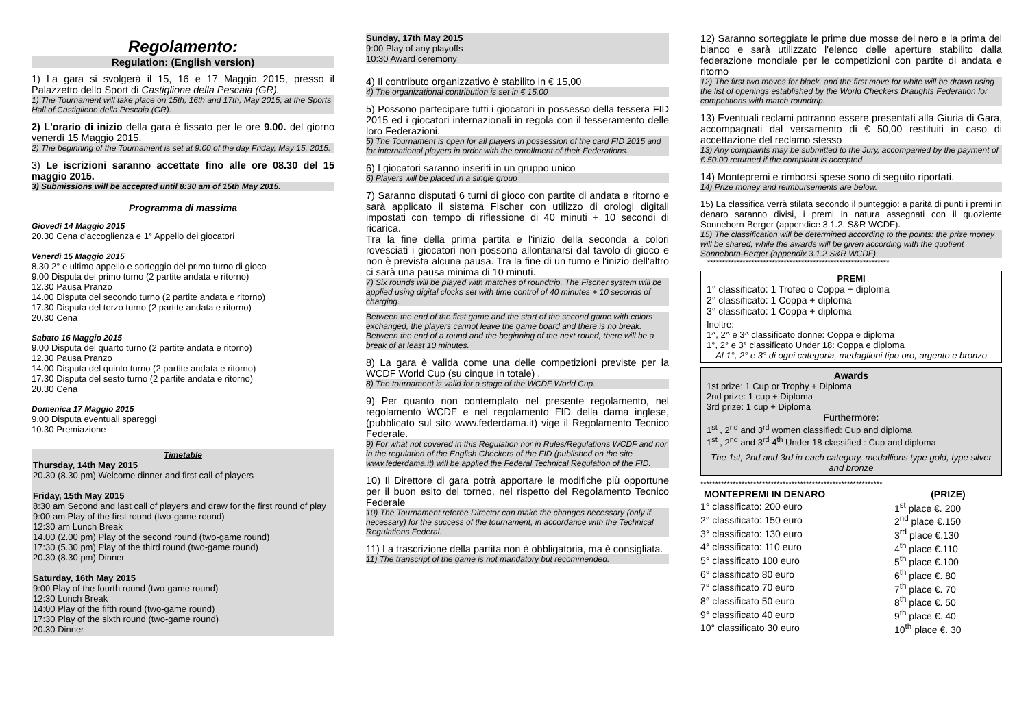Regolamento:
Regulation: (English version)
1) La gara si svolgerà il 15, 16 e 17 Maggio 2015, presso il Palazzetto dello Sport di Castiglione della Pescaia (GR).
1) The Tournament will take place on 15th, 16th and 17th, May 2015, at the Sports Hall of Castiglione della Pescaia (GR).
2) L'orario di inizio della gara è fissato per le ore 9.00. del giorno venerdì 15 Maggio 2015.
2) The beginning of the Tournament is set at 9:00 of the day Friday, May 15, 2015.
3) Le iscrizioni saranno accettate fino alle ore 08.30 del 15 maggio 2015.
3) Submissions will be accepted until 8:30 am of 15th May 2015.
Programma di massima
Giovedì 14 Maggio 2015
20.30 Cena d'accoglienza e 1° Appello dei giocatori
Venerdì 15 Maggio 2015
8.30 2° e ultimo appello e sorteggio del primo turno di gioco
9.00 Disputa del primo turno (2 partite andata e ritorno)
12.30 Pausa Pranzo
14.00 Disputa del secondo turno (2 partite andata e ritorno)
17.30 Disputa del terzo turno (2 partite andata e ritorno)
20.30 Cena
Sabato 16 Maggio 2015
9.00 Disputa del quarto turno (2 partite andata e ritorno)
12.30 Pausa Pranzo
14.00 Disputa del quinto turno (2 partite andata e ritorno)
17.30 Disputa del sesto turno (2 partite andata e ritorno)
20.30 Cena
Domenica 17 Maggio 2015
9.00 Disputa eventuali spareggi
10.30 Premiazione
Timetable
Thursday, 14th May 2015
20.30 (8.30 pm) Welcome dinner and first call of players
Friday, 15th May 2015
8:30 am Second and last call of players and draw for the first round of play
9:00 am Play of the first round (two-game round)
12:30 am Lunch Break
14.00 (2.00 pm) Play of the second round (two-game round)
17:30 (5.30 pm) Play of the third round (two-game round)
20.30 (8.30 pm) Dinner
Saturday, 16th May 2015
9:00 Play of the fourth round (two-game round)
12:30 Lunch Break
14:00 Play of the fifth round (two-game round)
17:30 Play of the sixth round (two-game round)
20.30 Dinner
Sunday, 17th May 2015
9:00 Play of any playoffs
10:30 Award ceremony
4) Il contributo organizzativo è stabilito in € 15,00
4) The organizational contribution is set in € 15.00
5) Possono partecipare tutti i giocatori in possesso della tessera FID 2015 ed i giocatori internazionali in regola con il tesseramento delle loro Federazioni.
5) The Tournament is open for all players in possession of the card FID 2015 and for international players in order with the enrollment of their Federations.
6) I giocatori saranno inseriti in un gruppo unico
6) Players will be placed in a single group
7) Saranno disputati 6 turni di gioco con partite di andata e ritorno e sarà applicato il sistema Fischer con utilizzo di orologi digitali impostati con tempo di riflessione di 40 minuti + 10 secondi di ricarica.
Tra la fine della prima partita e l'inizio della seconda a colori rovesciati i giocatori non possono allontanarsi dal tavolo di gioco e non è prevista alcuna pausa. Tra la fine di un turno e l'inizio dell'altro ci sarà una pausa minima di 10 minuti.
7) Six rounds will be played with matches of roundtrip. The Fischer system will be applied using digital clocks set with time control of 40 minutes + 10 seconds of charging.
Between the end of the first game and the start of the second game with colors exchanged, the players cannot leave the game board and there is no break. Between the end of a round and the beginning of the next round, there will be a break of at least 10 minutes.
8) La gara è valida come una delle competizioni previste per la WCDF World Cup (su cinque in totale) .
8) The tournament is valid for a stage of the WCDF World Cup.
9) Per quanto non contemplato nel presente regolamento, nel regolamento WCDF e nel regolamento FID della dama inglese, (pubblicato sul sito www.federdama.it) vige il Regolamento Tecnico Federale.
9) For what not covered in this Regulation nor in Rules/Regulations WCDF and nor in the regulation of the English Checkers of the FID (published on the site www.federdama.it) will be applied the Federal Technical Regulation of the FID.
10) Il Direttore di gara potrà apportare le modifiche più opportune per il buon esito del torneo, nel rispetto del Regolamento Tecnico Federale
10) The Tournament referee Director can make the changes necessary (only if necessary) for the success of the tournament, in accordance with the Technical Regulations Federal.
11) La trascrizione della partita non è obbligatoria, ma è consigliata.
11) The transcript of the game is not mandatory but recommended.
12) Saranno sorteggiate le prime due mosse del nero e la prima del bianco e sarà utilizzato l'elenco delle aperture stabilito dalla federazione mondiale per le competizioni con partite di andata e ritorno
12) The first two moves for black, and the first move for white will be drawn using the list of openings established by the World Checkers Draughts Federation for competitions with match roundtrip.
13) Eventuali reclami potranno essere presentati alla Giuria di Gara, accompagnati dal versamento di € 50,00 restituiti in caso di accettazione del reclamo stesso
13) Any complaints may be submitted to the Jury, accompanied by the payment of € 50.00 returned if the complaint is accepted
14) Montepremi e rimborsi spese sono di seguito riportati.
14) Prize money and reimbursements are below.
15) La classifica verrà stilata secondo il punteggio: a parità di punti i premi in denaro saranno divisi, i premi in natura assegnati con il quoziente Sonneborn-Berger (appendice 3.1.2. S&R WCDF).
15) The classification will be determined according to the points: the prize money will be shared, while the awards will be given according with the quotient Sonneborn-Berger (appendix 3.1.2 S&R WCDF)
**************************************************************
PREMI
1° classificato: 1 Trofeo o Coppa + diploma
2° classificato: 1 Coppa + diploma
3° classificato: 1 Coppa + diploma
Inoltre:
1^, 2^ e 3^ classificato donne: Coppa e diploma
1°, 2° e 3° classificato Under 18: Coppa e diploma
Al 1°, 2° e 3° di ogni categoria, medaglioni tipo oro, argento e bronzo
Awards
1st prize: 1 Cup or Trophy + Diploma
2nd prize: 1 cup + Diploma
3rd prize: 1 cup + Diploma
Furthermore:
1<sup>st</sup> , 2<sup>nd</sup> and 3<sup>rd</sup> women classified: Cup and diploma
1<sup>st</sup> , 2<sup>nd</sup> and 3<sup>rd</sup> 4<sup>th</sup> Under 18 classified : Cup and diploma
The 1st, 2nd and 3rd in each category, medallions type gold, type silver and bronze
**************************************************************
| MONTEPREMI IN DENARO | (PRIZE) |
| --- | --- |
| 1° classificato: 200 euro | 1<sup>st</sup> place €. 200 |
| 2° classificato: 150 euro | 2<sup>nd</sup> place €.150 |
| 3° classificato: 130 euro | 3<sup>rd</sup> place €.130 |
| 4° classificato: 110 euro | 4<sup>th</sup> place €.110 |
| 5° classificato 100 euro | 5<sup>th</sup> place €.100 |
| 6° classificato 80 euro | 6<sup>th</sup> place €. 80 |
| 7° classificato 70 euro | 7<sup>th</sup> place €. 70 |
| 8° classificato 50 euro | 8<sup>th</sup> place €. 50 |
| 9° classificato 40 euro | 9<sup>th</sup> place €. 40 |
| 10° classificato 30 euro | 10<sup>th</sup> place €. 30 |